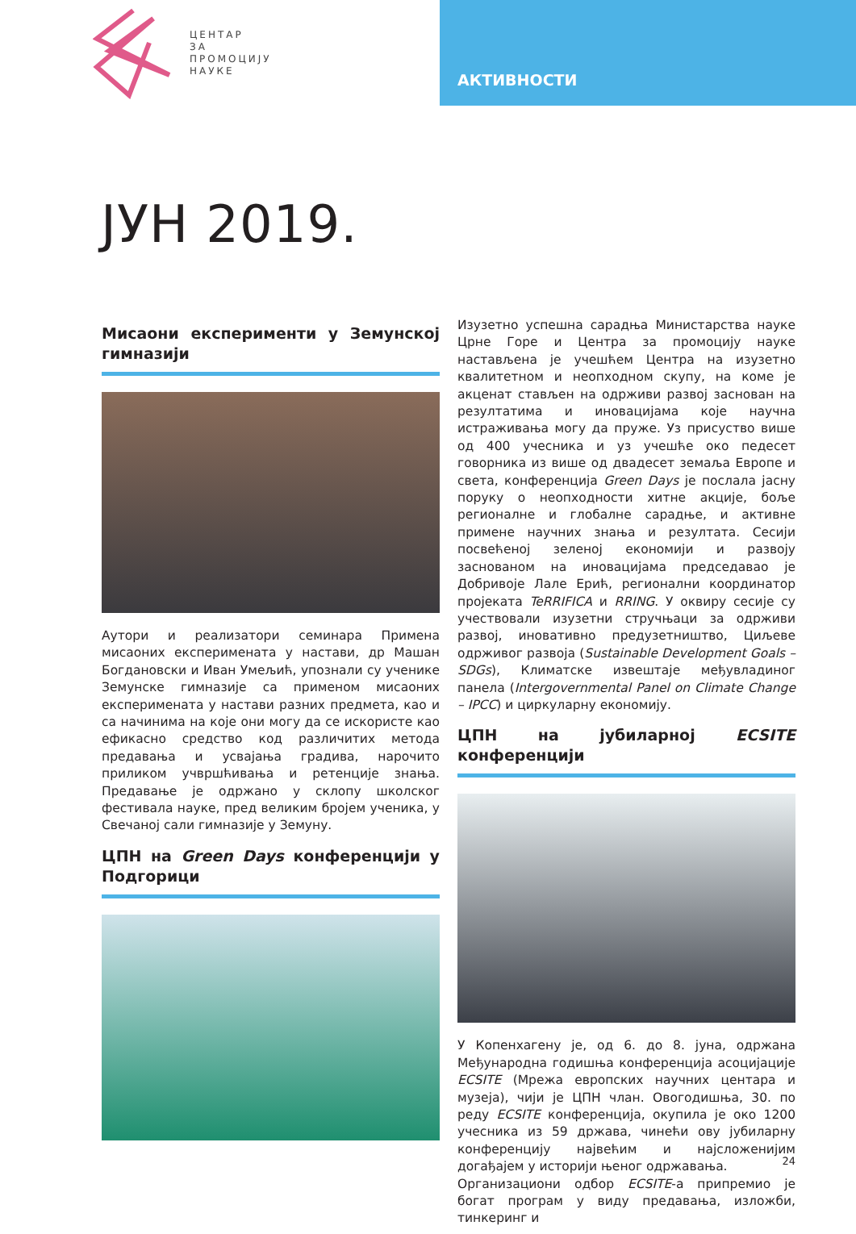ЦЕНТАР
ЗА
ПРОМОЦИЈУ
НАУКЕ
АКТИВНОСТИ
ЈУН 2019.
Мисаони експерименти у Земунској гимназији
Аутори и реализатори семинара Примена мисаоних експеримената у настави, др Машан Богдановски и Иван Умељић, упознали су ученике Земунске гимназије са применом мисаоних експеримената у настави разних предмета, као и са начинима на које они могу да се искористе као ефикасно средство код различитих метода предавања и усвајања градива, нарочито приликом учвршћивања и ретенције знања. Предавање је одржано у склопу школског фестивала науке, пред великим бројем ученика, у Свечаној сали гимназије у Земуну.
ЦПН на Green Days конференцији у Подгорици
Изузетно успешна сарадња Министарства науке Црне Горе и Центра за промоцију науке настављена је учешћем Центра на изузетно квалитетном и неопходном скупу, на коме је акценат стављен на одрживи развој заснован на резултатима и иновацијама које научна истраживања могу да пруже. Уз присуство више од 400 учесника и уз учешће око педесет говорника из више од двадесет земаља Европе и света, конференција Green Days је послала јасну поруку о неопходности хитне акције, боље регионалне и глобалне сарадње, и активне примене научних знања и резултата. Сесији посвећеној зеленој економији и развоју заснованом на иновацијама председавао је Добривоје Лале Ерић, регионални координатор пројеката TeRRIFICA и RRING. У оквиру сесије су учествовали изузетни стручњаци за одрживи развој, иновативно предузетништво, Циљеве одрживог развоја (Sustainable Development Goals –SDGs), Климатске извештаје међувладиног панела (Intergovernmental Panel on Climate Change – IPCC) и циркуларну економију.
ЦПН на јубиларној ECSITE конференцији
У Копенхагену је, од 6. до 8. јуна, одржана Међународна годишња конференција асоцијације ECSITE (Мрежа европских научних центара и музеја), чији је ЦПН члан. Овогодишња, 30. по реду ECSITE конференција, окупила је око 1200 учесника из 59 држава, чинећи ову јубиларну конференцију највећим и најсложенијим догађајем у историји њеног одржавања.
Организациони одбор ECSITE-а припремио је богат програм у виду предавања, изложби, тинкеринг и
24